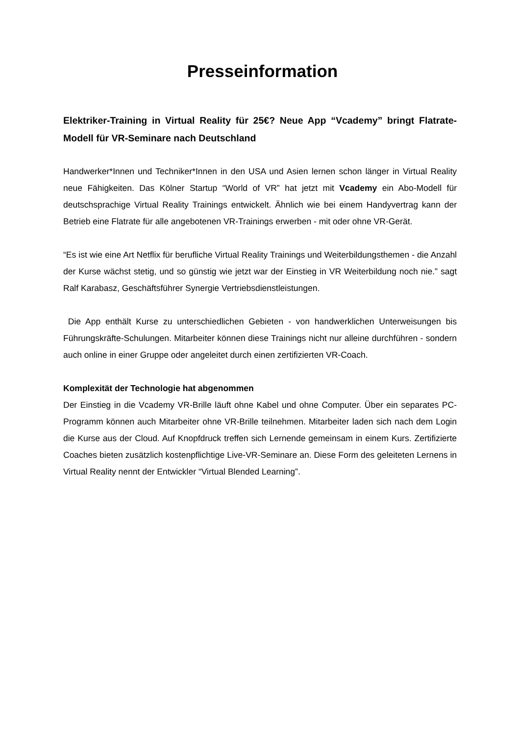Presseinformation
Elektriker-Training in Virtual Reality für 25€? Neue App “Vcademy” bringt Flatrate-Modell für VR-Seminare nach Deutschland
Handwerker*Innen und Techniker*Innen in den USA und Asien lernen schon länger in Virtual Reality neue Fähigkeiten. Das Kölner Startup “World of VR” hat jetzt mit Vcademy ein Abo-Modell für deutschsprachige Virtual Reality Trainings entwickelt. Ähnlich wie bei einem Handyvertrag kann der Betrieb eine Flatrate für alle angebotenen VR-Trainings erwerben - mit oder ohne VR-Gerät.
“Es ist wie eine Art Netflix für berufliche Virtual Reality Trainings und Weiterbildungsthemen - die Anzahl der Kurse wächst stetig, und so günstig wie jetzt war der Einstieg in VR Weiterbildung noch nie.” sagt Ralf Karabasz, Geschäftsführer Synergie Vertriebsdienstleistungen.
Die App enthält Kurse zu unterschiedlichen Gebieten - von handwerklichen Unterweisungen bis Führungskräfte-Schulungen. Mitarbeiter können diese Trainings nicht nur alleine durchführen - sondern auch online in einer Gruppe oder angeleitet durch einen zertifizierten VR-Coach.
Komplexität der Technologie hat abgenommen
Der Einstieg in die Vcademy VR-Brille läuft ohne Kabel und ohne Computer. Über ein separates PC-Programm können auch Mitarbeiter ohne VR-Brille teilnehmen. Mitarbeiter laden sich nach dem Login die Kurse aus der Cloud. Auf Knopfdruck treffen sich Lernende gemeinsam in einem Kurs. Zertifizierte Coaches bieten zusätzlich kostenpflichtige Live-VR-Seminare an. Diese Form des geleiteten Lernens in Virtual Reality nennt der Entwickler “Virtual Blended Learning”.